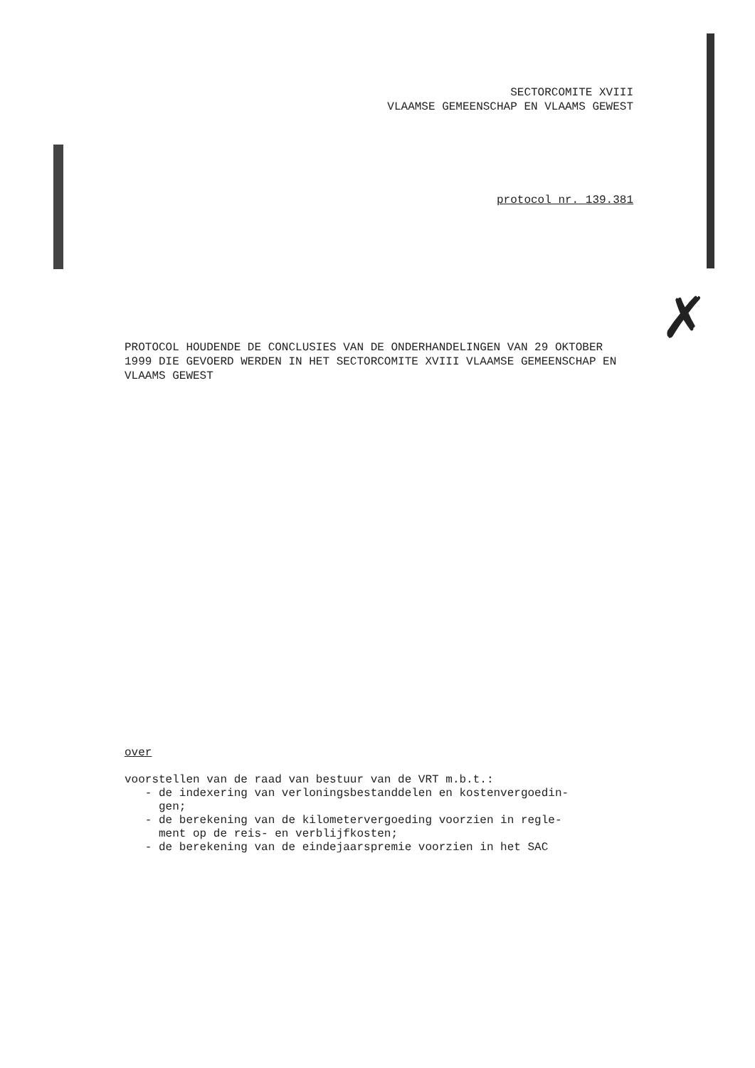SECTORCOMITE XVIII
VLAAMSE GEMEENSCHAP EN VLAAMS GEWEST
protocol nr. 139.381
✗
PROTOCOL HOUDENDE DE CONCLUSIES VAN DE ONDERHANDELINGEN VAN 29 OKTOBER 1999 DIE GEVOERD WERDEN IN HET SECTORCOMITE XVIII VLAAMSE GEMEENSCHAP EN VLAAMS GEWEST
over
voorstellen van de raad van bestuur van de VRT m.b.t.:
- de indexering van verloningsbestanddelen en kostenvergoedin-
gen;
- de berekening van de kilometervergoeding voorzien in regle-
ment op de reis- en verblijfkosten;
- de berekening van de eindejaarspremie voorzien in het SAC